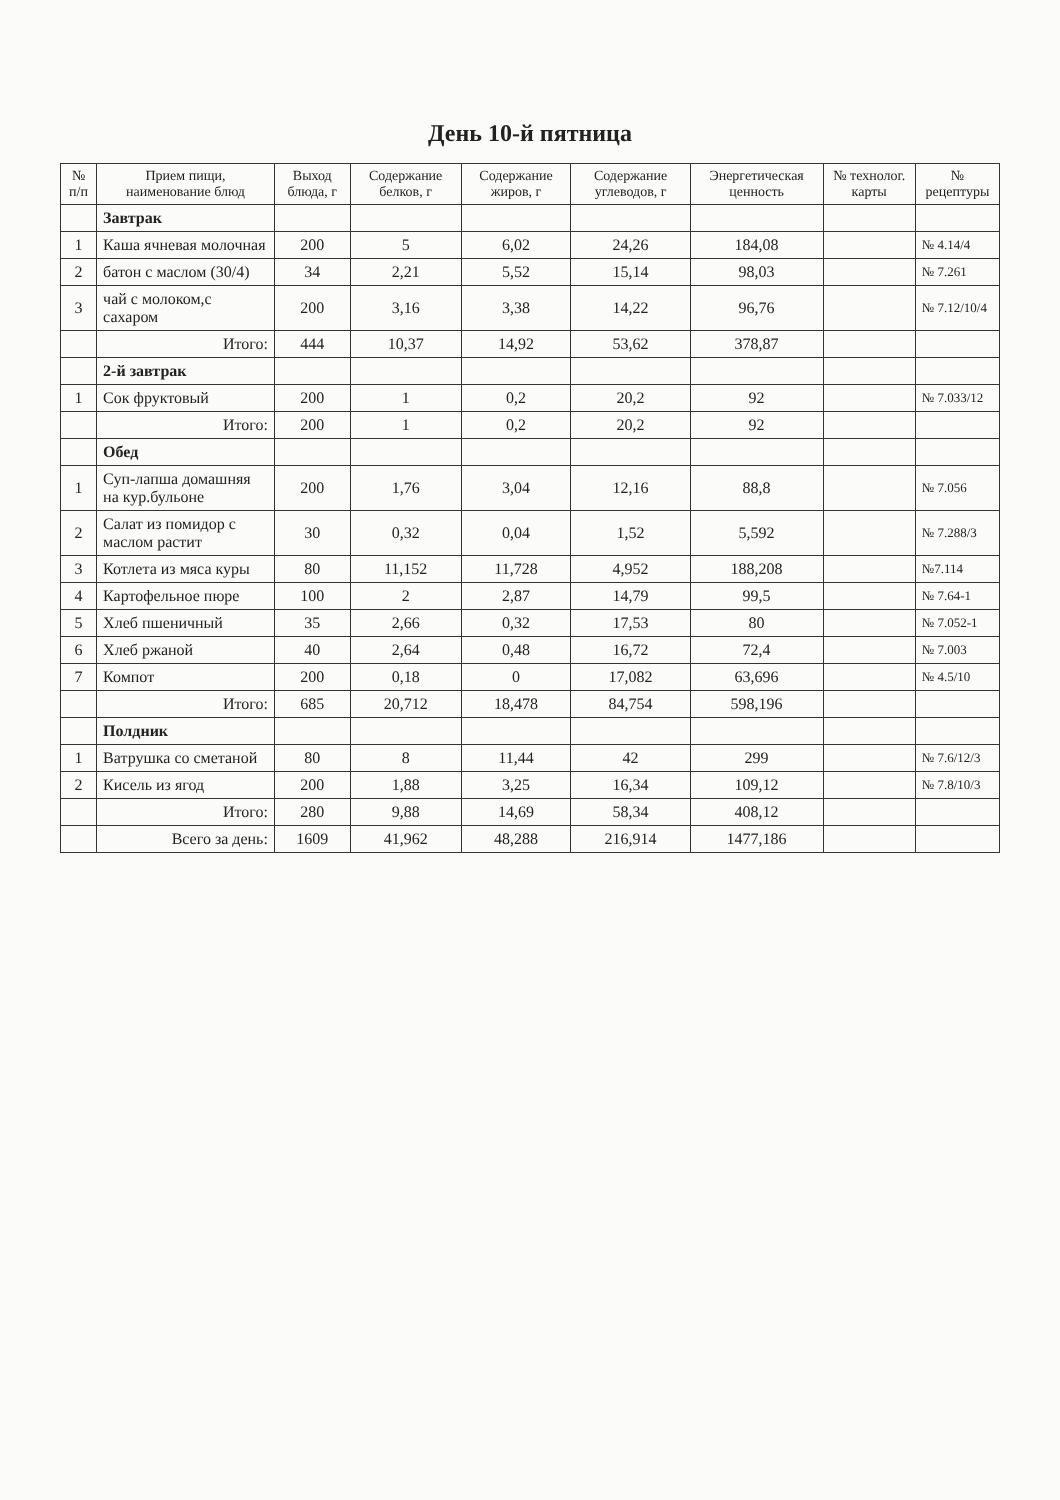День 10-й пятница
| № п/п | Прием пищи, наименование блюд | Выход блюда, г | Содержание белков, г | Содержание жиров, г | Содержание углеводов, г | Энергетическая ценность | № технолог. карты | № рецептуры |
| --- | --- | --- | --- | --- | --- | --- | --- | --- |
| | Завтрак | | | | | | | |
| 1 | Каша ячневая молочная | 200 | 5 | 6,02 | 24,26 | 184,08 | | № 4.14/4 |
| 2 | батон с маслом (30/4) | 34 | 2,21 | 5,52 | 15,14 | 98,03 | | № 7.261 |
| 3 | чай с молоком,с сахаром | 200 | 3,16 | 3,38 | 14,22 | 96,76 | | № 7.12/10/4 |
| | Итого: | 444 | 10,37 | 14,92 | 53,62 | 378,87 | | |
| | 2-й завтрак | | | | | | | |
| 1 | Сок фруктовый | 200 | 1 | 0,2 | 20,2 | 92 | | № 7.033/12 |
| | Итого: | 200 | 1 | 0,2 | 20,2 | 92 | | |
| | Обед | | | | | | | |
| 1 | Суп-лапша домашняя на кур.бульоне | 200 | 1,76 | 3,04 | 12,16 | 88,8 | | № 7.056 |
| 2 | Салат из помидор с маслом растит | 30 | 0,32 | 0,04 | 1,52 | 5,592 | | № 7.288/3 |
| 3 | Котлета из мяса куры | 80 | 11,152 | 11,728 | 4,952 | 188,208 | | №7.114 |
| 4 | Картофельное пюре | 100 | 2 | 2,87 | 14,79 | 99,5 | | № 7.64-1 |
| 5 | Хлеб пшеничный | 35 | 2,66 | 0,32 | 17,53 | 80 | | № 7.052-1 |
| 6 | Хлеб ржаной | 40 | 2,64 | 0,48 | 16,72 | 72,4 | | № 7.003 |
| 7 | Компот | 200 | 0,18 | 0 | 17,082 | 63,696 | | № 4.5/10 |
| | Итого: | 685 | 20,712 | 18,478 | 84,754 | 598,196 | | |
| | Полдник | | | | | | | |
| 1 | Ватрушка со сметаной | 80 | 8 | 11,44 | 42 | 299 | | № 7.6/12/3 |
| 2 | Кисель из ягод | 200 | 1,88 | 3,25 | 16,34 | 109,12 | | № 7.8/10/3 |
| | Итого: | 280 | 9,88 | 14,69 | 58,34 | 408,12 | | |
| | Всего за день: | 1609 | 41,962 | 48,288 | 216,914 | 1477,186 | | |